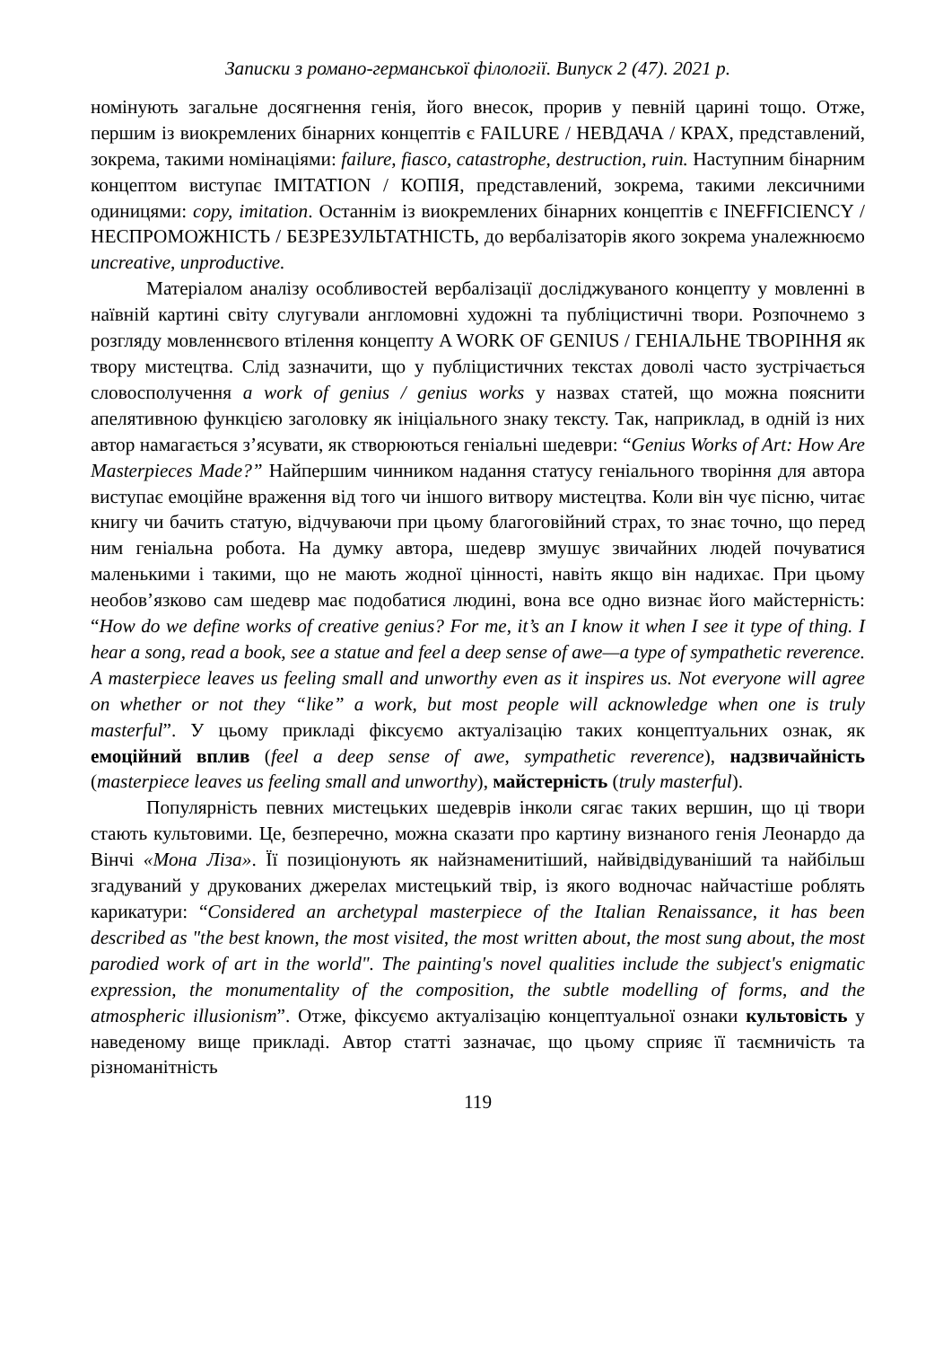Записки з романо-германської філології. Випуск 2 (47). 2021 р.
номінують загальне досягнення генія, його внесок, прорив у певній царині тощо. Отже, першим із виокремлених бінарних концептів є FAILURE / НЕВДАЧА / КРАХ, представлений, зокрема, такими номінаціями: failure, fiasco, catastrophe, destruction, ruin. Наступним бінарним концептом виступає IMITATION / КОПІЯ, представлений, зокрема, такими лексичними одиницями: copy, imitation. Останнім із виокремлених бінарних концептів є INEFFICIENCY / НЕСПРОМОЖНІСТЬ / БЕЗРЕЗУЛЬТАТНІСТЬ, до вербалізаторів якого зокрема уналежнюємо uncreative, unproductive.
Матеріалом аналізу особливостей вербалізації досліджуваного концепту у мовленні в наївній картині світу слугували англомовні художні та публіцистичні твори. Розпочнемо з розгляду мовленнєвого втілення концепту A WORK OF GENIUS / ГЕНІАЛЬНЕ ТВОРІННЯ як твору мистецтва. Слід зазначити, що у публіцистичних текстах доволі часто зустрічається словосполучення a work of genius / genius works у назвах статей, що можна пояснити апелятивною функцією заголовку як ініціального знаку тексту. Так, наприклад, в одній із них автор намагається з’ясувати, як створюються геніальні шедеври: “Genius Works of Art: How Are Masterpieces Made?” Найпершим чинником надання статусу геніального творіння для автора виступає емоційне враження від того чи іншого витвору мистецтва. Коли він чує пісню, читає книгу чи бачить статую, відчуваючи при цьому благоговійний страх, то знає точно, що перед ним геніальна робота. На думку автора, шедевр змушує звичайних людей почуватися маленькими і такими, що не мають жодної цінності, навіть якщо він надихає. При цьому необов’язково сам шедевр має подобатися людині, вона все одно визнає його майстерність: “How do we define works of creative genius? For me, it’s an I know it when I see it type of thing. I hear a song, read a book, see a statue and feel a deep sense of awe—a type of sympathetic reverence. A masterpiece leaves us feeling small and unworthy even as it inspires us. Not everyone will agree on whether or not they “like” a work, but most people will acknowledge when one is truly masterful”. У цьому прикладі фіксуємо актуалізацію таких концептуальних ознак, як емоційний вплив (feel a deep sense of awe, sympathetic reverence), надзвичайність (masterpiece leaves us feeling small and unworthy), майстерність (truly masterful).
Популярність певних мистецьких шедеврів інколи сягає таких вершин, що ці твори стають культовими. Це, безперечно, можна сказати про картину визнаного генія Леонардо да Вінчі «Мона Ліза». Її позиціонують як найзнаменитіший, найвідвідуваніший та найбільш згадуваний у друкованих джерелах мистецький твір, із якого водночас найчастіше роблять карикатури: “Considered an archetypal masterpiece of the Italian Renaissance, it has been described as "the best known, the most visited, the most written about, the most sung about, the most parodied work of art in the world". The painting's novel qualities include the subject's enigmatic expression, the monumentality of the composition, the subtle modelling of forms, and the atmospheric illusionism”. Отже, фіксуємо актуалізацію концептуальної ознаки культовість у наведеному вище прикладі. Автор статті зазначає, що цьому сприяє її таємничість та різноманітність
119